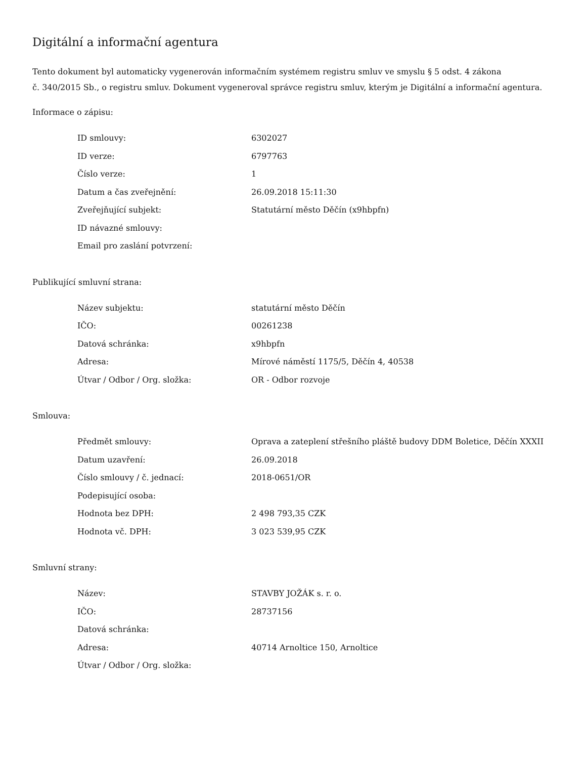Digitální a informační agentura
Tento dokument byl automaticky vygenerován informačním systémem registru smluv ve smyslu § 5 odst. 4 zákona
č. 340/2015 Sb., o registru smluv. Dokument vygeneroval správce registru smluv, kterým je Digitální a informační agentura.
Informace o zápisu:
| ID smlouvy: | 6302027 |
| ID verze: | 6797763 |
| Číslo verze: | 1 |
| Datum a čas zveřejnění: | 26.09.2018 15:11:30 |
| Zveřejňující subjekt: | Statutární město Děčín (x9hbpfn) |
| ID návazné smlouvy: | |
| Email pro zaslání potvrzení: | |
Publikující smluvní strana:
| Název subjektu: | statutární město Děčín |
| IČO: | 00261238 |
| Datová schránka: | x9hbpfn |
| Adresa: | Mírové náměstí 1175/5, Děčín 4, 40538 |
| Útvar / Odbor / Org. složka: | OR - Odbor rozvoje |
Smlouva:
| Předmět smlouvy: | Oprava a zateplení střešního pláště budovy DDM Boletice, Děčín XXXII |
| Datum uzavření: | 26.09.2018 |
| Číslo smlouvy / č. jednací: | 2018-0651/OR |
| Podepisující osoba: | |
| Hodnota bez DPH: | 2 498 793,35 CZK |
| Hodnota vč. DPH: | 3 023 539,95 CZK |
Smluvní strany:
| Název: | STAVBY JOŽÁK s. r. o. |
| IČO: | 28737156 |
| Datová schránka: | |
| Adresa: | 40714 Arnoltice 150, Arnoltice |
| Útvar / Odbor / Org. složka: | |